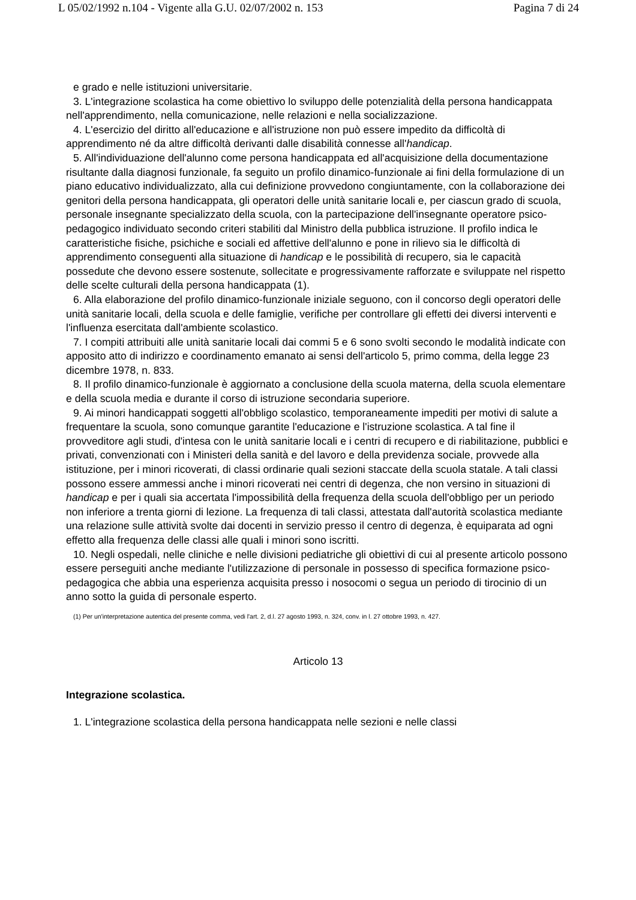L 05/02/1992 n.104 - Vigente alla G.U. 02/07/2002 n. 153 Pagina 7 di 24
e grado e nelle istituzioni universitarie.
3. L'integrazione scolastica ha come obiettivo lo sviluppo delle potenzialità della persona handicappata nell'apprendimento, nella comunicazione, nelle relazioni e nella socializzazione.
4. L'esercizio del diritto all'educazione e all'istruzione non può essere impedito da difficoltà di apprendimento né da altre difficoltà derivanti dalle disabilità connesse all'handicap.
5. All'individuazione dell'alunno come persona handicappata ed all'acquisizione della documentazione risultante dalla diagnosi funzionale, fa seguito un profilo dinamico-funzionale ai fini della formulazione di un piano educativo individualizzato, alla cui definizione provvedono congiuntamente, con la collaborazione dei genitori della persona handicappata, gli operatori delle unità sanitarie locali e, per ciascun grado di scuola, personale insegnante specializzato della scuola, con la partecipazione dell'insegnante operatore psico-pedagogico individuato secondo criteri stabiliti dal Ministro della pubblica istruzione. Il profilo indica le caratteristiche fisiche, psichiche e sociali ed affettive dell'alunno e pone in rilievo sia le difficoltà di apprendimento conseguenti alla situazione di handicap e le possibilità di recupero, sia le capacità possedute che devono essere sostenute, sollecitate e progressivamente rafforzate e sviluppate nel rispetto delle scelte culturali della persona handicappata (1).
6. Alla elaborazione del profilo dinamico-funzionale iniziale seguono, con il concorso degli operatori delle unità sanitarie locali, della scuola e delle famiglie, verifiche per controllare gli effetti dei diversi interventi e l'influenza esercitata dall'ambiente scolastico.
7. I compiti attribuiti alle unità sanitarie locali dai commi 5 e 6 sono svolti secondo le modalità indicate con apposito atto di indirizzo e coordinamento emanato ai sensi dell'articolo 5, primo comma, della legge 23 dicembre 1978, n. 833.
8. Il profilo dinamico-funzionale è aggiornato a conclusione della scuola materna, della scuola elementare e della scuola media e durante il corso di istruzione secondaria superiore.
9. Ai minori handicappati soggetti all'obbligo scolastico, temporaneamente impediti per motivi di salute a frequentare la scuola, sono comunque garantite l'educazione e l'istruzione scolastica. A tal fine il provveditore agli studi, d'intesa con le unità sanitarie locali e i centri di recupero e di riabilitazione, pubblici e privati, convenzionati con i Ministeri della sanità e del lavoro e della previdenza sociale, provvede alla istituzione, per i minori ricoverati, di classi ordinarie quali sezioni staccate della scuola statale. A tali classi possono essere ammessi anche i minori ricoverati nei centri di degenza, che non versino in situazioni di handicap e per i quali sia accertata l'impossibilità della frequenza della scuola dell'obbligo per un periodo non inferiore a trenta giorni di lezione. La frequenza di tali classi, attestata dall'autorità scolastica mediante una relazione sulle attività svolte dai docenti in servizio presso il centro di degenza, è equiparata ad ogni effetto alla frequenza delle classi alle quali i minori sono iscritti.
10. Negli ospedali, nelle cliniche e nelle divisioni pediatriche gli obiettivi di cui al presente articolo possono essere perseguiti anche mediante l'utilizzazione di personale in possesso di specifica formazione psico-pedagogica che abbia una esperienza acquisita presso i nosocomi o segua un periodo di tirocinio di un anno sotto la guida di personale esperto.
(1) Per un'interpretazione autentica del presente comma, vedi l'art. 2, d.l. 27 agosto 1993, n. 324, conv. in l. 27 ottobre 1993, n. 427.
Articolo 13
Integrazione scolastica.
1. L'integrazione scolastica della persona handicappata nelle sezioni e nelle classi